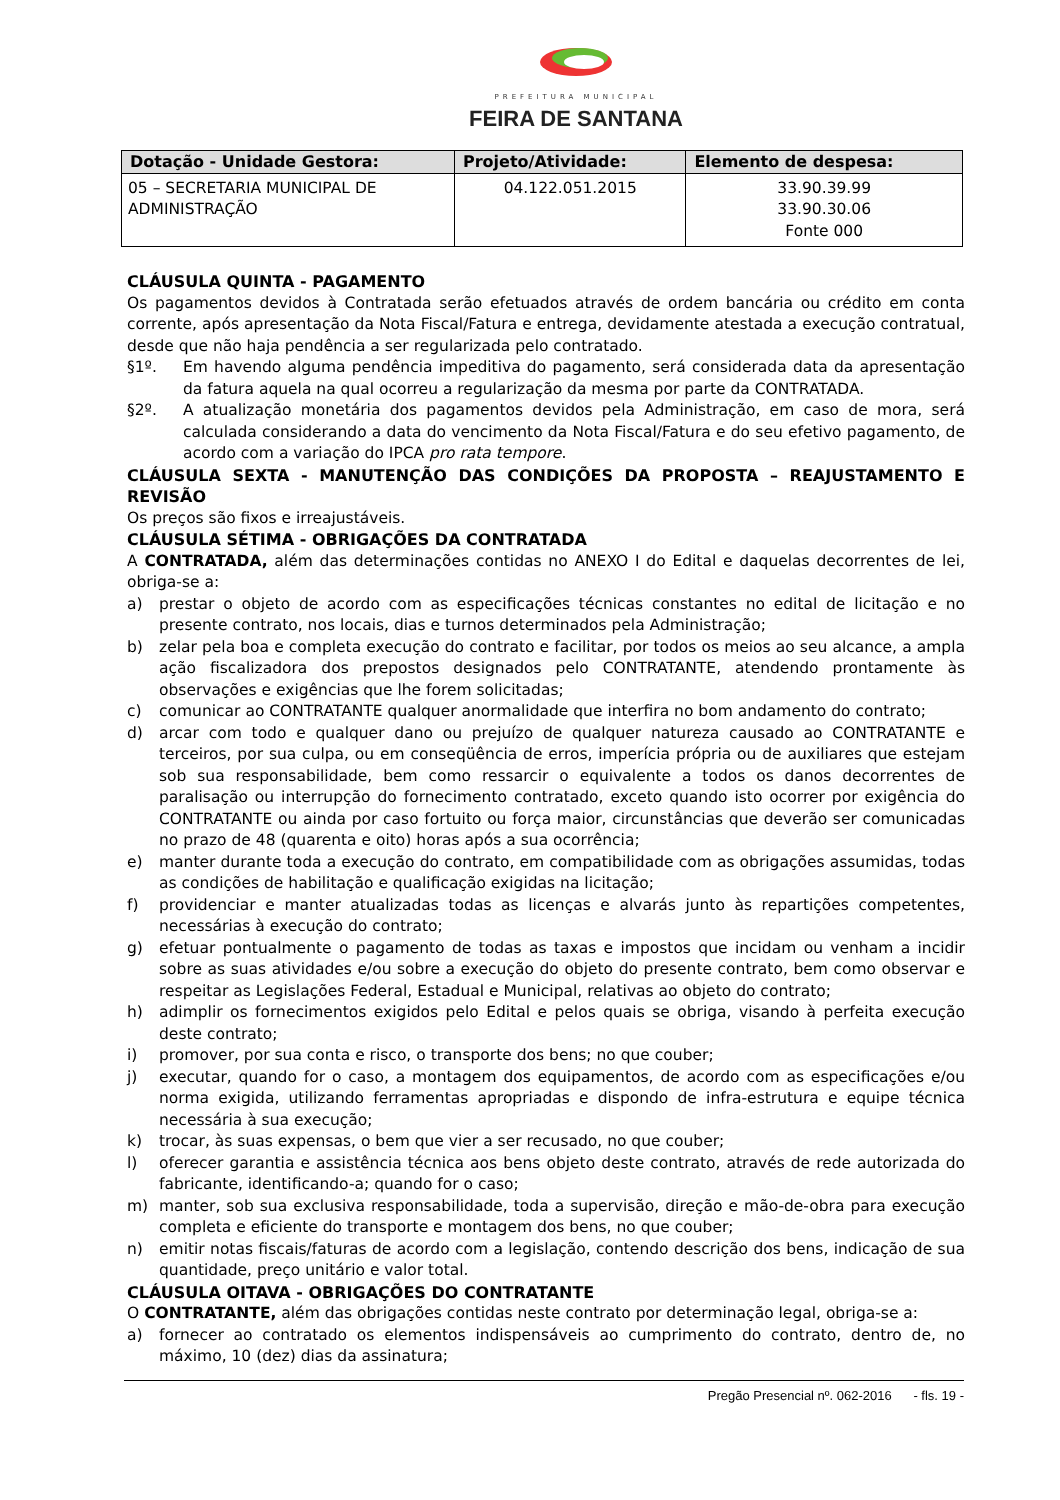PREFEITURA MUNICIPAL
FEIRA DE SANTANA
| Dotação - Unidade Gestora: | Projeto/Atividade: | Elemento de despesa: |
| --- | --- | --- |
| 05 – SECRETARIA MUNICIPAL DE ADMINISTRAÇÃO | 04.122.051.2015 | 33.90.39.99 33.90.30.06 Fonte 000 |
CLÁUSULA QUINTA - PAGAMENTO
Os pagamentos devidos à Contratada serão efetuados através de ordem bancária ou crédito em conta corrente, após apresentação da Nota Fiscal/Fatura e entrega, devidamente atestada a execução contratual, desde que não haja pendência a ser regularizada pelo contratado.
§1º. Em havendo alguma pendência impeditiva do pagamento, será considerada data da apresentação da fatura aquela na qual ocorreu a regularização da mesma por parte da CONTRATADA.
§2º. A atualização monetária dos pagamentos devidos pela Administração, em caso de mora, será calculada considerando a data do vencimento da Nota Fiscal/Fatura e do seu efetivo pagamento, de acordo com a variação do IPCA pro rata tempore.
CLÁUSULA SEXTA - MANUTENÇÃO DAS CONDIÇÕES DA PROPOSTA – REAJUSTAMENTO E REVISÃO
Os preços são fixos e irreajustáveis.
CLÁUSULA SÉTIMA - OBRIGAÇÕES DA CONTRATADA
A CONTRATADA, além das determinações contidas no ANEXO I do Edital e daquelas decorrentes de lei, obriga-se a:
a) prestar o objeto de acordo com as especificações técnicas constantes no edital de licitação e no presente contrato, nos locais, dias e turnos determinados pela Administração;
b) zelar pela boa e completa execução do contrato e facilitar, por todos os meios ao seu alcance, a ampla ação fiscalizadora dos prepostos designados pelo CONTRATANTE, atendendo prontamente às observações e exigências que lhe forem solicitadas;
c) comunicar ao CONTRATANTE qualquer anormalidade que interfira no bom andamento do contrato;
d) arcar com todo e qualquer dano ou prejuízo de qualquer natureza causado ao CONTRATANTE e terceiros, por sua culpa, ou em conseqüência de erros, imperícia própria ou de auxiliares que estejam sob sua responsabilidade, bem como ressarcir o equivalente a todos os danos decorrentes de paralisação ou interrupção do fornecimento contratado, exceto quando isto ocorrer por exigência do CONTRATANTE ou ainda por caso fortuito ou força maior, circunstâncias que deverão ser comunicadas no prazo de 48 (quarenta e oito) horas após a sua ocorrência;
e) manter durante toda a execução do contrato, em compatibilidade com as obrigações assumidas, todas as condições de habilitação e qualificação exigidas na licitação;
f) providenciar e manter atualizadas todas as licenças e alvarás junto às repartições competentes, necessárias à execução do contrato;
g) efetuar pontualmente o pagamento de todas as taxas e impostos que incidam ou venham a incidir sobre as suas atividades e/ou sobre a execução do objeto do presente contrato, bem como observar e respeitar as Legislações Federal, Estadual e Municipal, relativas ao objeto do contrato;
h) adimplir os fornecimentos exigidos pelo Edital e pelos quais se obriga, visando à perfeita execução deste contrato;
i) promover, por sua conta e risco, o transporte dos bens; no que couber;
j) executar, quando for o caso, a montagem dos equipamentos, de acordo com as especificações e/ou norma exigida, utilizando ferramentas apropriadas e dispondo de infra-estrutura e equipe técnica necessária à sua execução;
k) trocar, às suas expensas, o bem que vier a ser recusado, no que couber;
l) oferecer garantia e assistência técnica aos bens objeto deste contrato, através de rede autorizada do fabricante, identificando-a; quando for o caso;
m) manter, sob sua exclusiva responsabilidade, toda a supervisão, direção e mão-de-obra para execução completa e eficiente do transporte e montagem dos bens, no que couber;
n) emitir notas fiscais/faturas de acordo com a legislação, contendo descrição dos bens, indicação de sua quantidade, preço unitário e valor total.
CLÁUSULA OITAVA - OBRIGAÇÕES DO CONTRATANTE
O CONTRATANTE, além das obrigações contidas neste contrato por determinação legal, obriga-se a:
a) fornecer ao contratado os elementos indispensáveis ao cumprimento do contrato, dentro de, no máximo, 10 (dez) dias da assinatura;
Pregão Presencial nº. 062-2016 - fls. 19 -